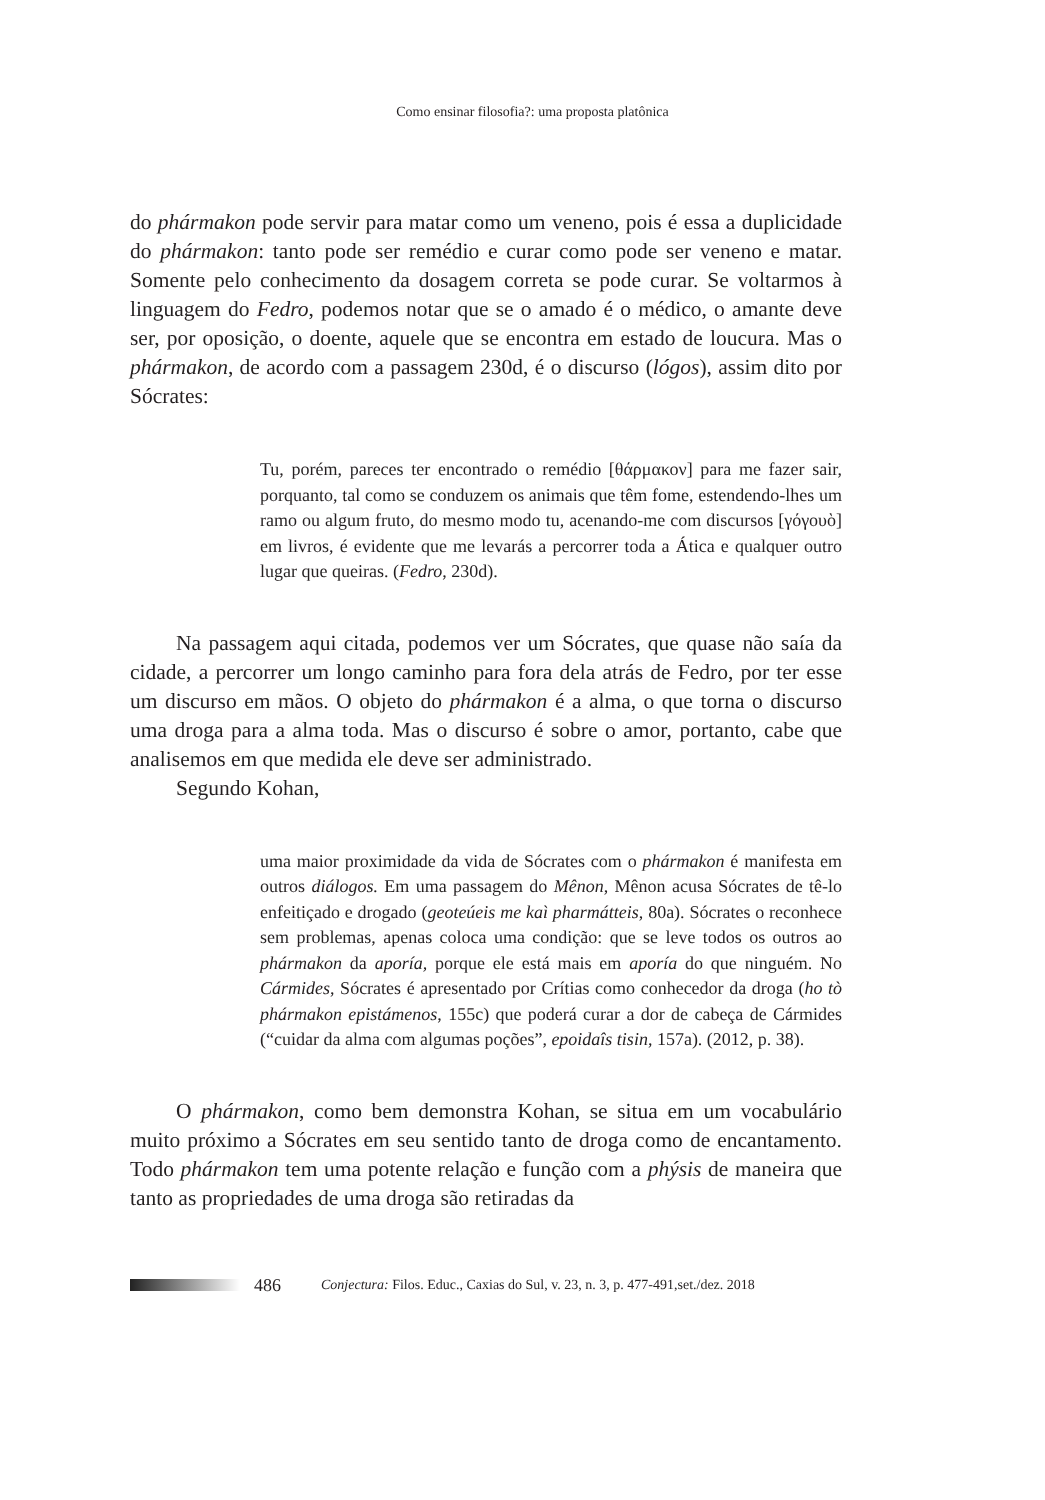Como ensinar filosofia?: uma proposta platônica
do phármakon pode servir para matar como um veneno, pois é essa a duplicidade do phármakon: tanto pode ser remédio e curar como pode ser veneno e matar. Somente pelo conhecimento da dosagem correta se pode curar. Se voltarmos à linguagem do Fedro, podemos notar que se o amado é o médico, o amante deve ser, por oposição, o doente, aquele que se encontra em estado de loucura. Mas o phármakon, de acordo com a passagem 230d, é o discurso (lógos), assim dito por Sócrates:
Tu, porém, pareces ter encontrado o remédio [θάρμακον] para me fazer sair, porquanto, tal como se conduzem os animais que têm fome, estendendo-lhes um ramo ou algum fruto, do mesmo modo tu, acenando-me com discursos [γόγουὸ] em livros, é evidente que me levarás a percorrer toda a Ática e qualquer outro lugar que queiras. (Fedro, 230d).
Na passagem aqui citada, podemos ver um Sócrates, que quase não saía da cidade, a percorrer um longo caminho para fora dela atrás de Fedro, por ter esse um discurso em mãos. O objeto do phármakon é a alma, o que torna o discurso uma droga para a alma toda. Mas o discurso é sobre o amor, portanto, cabe que analisemos em que medida ele deve ser administrado.
Segundo Kohan,
uma maior proximidade da vida de Sócrates com o phármakon é manifesta em outros diálogos. Em uma passagem do Mênon, Mênon acusa Sócrates de tê-lo enfeitiçado e drogado (geoteúeis me kaì pharmátteis, 80a). Sócrates o reconhece sem problemas, apenas coloca uma condição: que se leve todos os outros ao phármakon da aporía, porque ele está mais em aporía do que ninguém. No Cármides, Sócrates é apresentado por Crítias como conhecedor da droga (ho tò phármakon epistámenos, 155c) que poderá curar a dor de cabeça de Cármides (“cuidar da alma com algumas poções”, epoidaîs tisin, 157a). (2012, p. 38).
O phármakon, como bem demonstra Kohan, se situa em um vocabulário muito próximo a Sócrates em seu sentido tanto de droga como de encantamento. Todo phármakon tem uma potente relação e função com a phýsis de maneira que tanto as propriedades de uma droga são retiradas da
486 Conjectura: Filos. Educ., Caxias do Sul, v. 23, n. 3, p. 477-491,set./dez. 2018